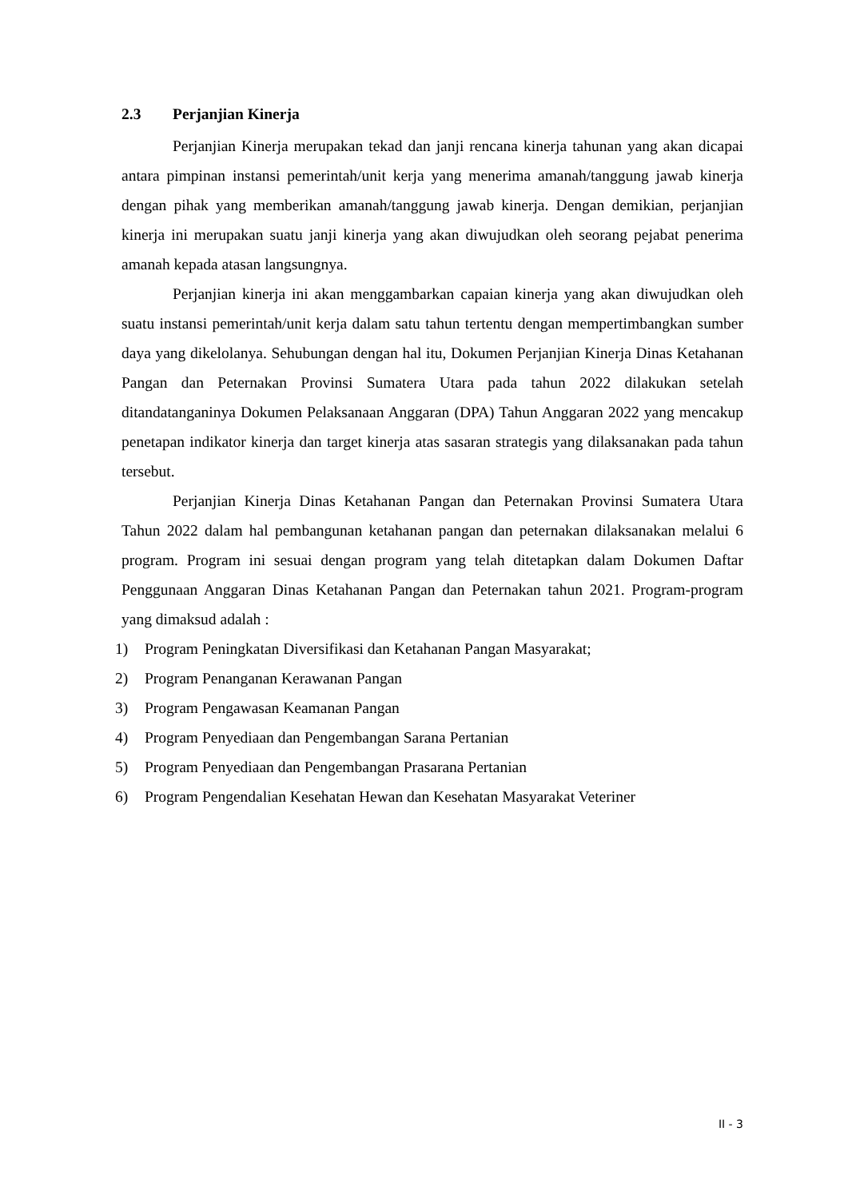2.3 Perjanjian Kinerja
Perjanjian Kinerja merupakan tekad dan janji rencana kinerja tahunan yang akan dicapai antara pimpinan instansi pemerintah/unit kerja yang menerima amanah/tanggung jawab kinerja dengan pihak yang memberikan amanah/tanggung jawab kinerja. Dengan demikian, perjanjian kinerja ini merupakan suatu janji kinerja yang akan diwujudkan oleh seorang pejabat penerima amanah kepada atasan langsungnya.
Perjanjian kinerja ini akan menggambarkan capaian kinerja yang akan diwujudkan oleh suatu instansi pemerintah/unit kerja dalam satu tahun tertentu dengan mempertimbangkan sumber daya yang dikelolanya. Sehubungan dengan hal itu, Dokumen Perjanjian Kinerja Dinas Ketahanan Pangan dan Peternakan Provinsi Sumatera Utara pada tahun 2022 dilakukan setelah ditandatanganinya Dokumen Pelaksanaan Anggaran (DPA) Tahun Anggaran 2022 yang mencakup penetapan indikator kinerja dan target kinerja atas sasaran strategis yang dilaksanakan pada tahun tersebut.
Perjanjian Kinerja Dinas Ketahanan Pangan dan Peternakan Provinsi Sumatera Utara Tahun 2022 dalam hal pembangunan ketahanan pangan dan peternakan dilaksanakan melalui 6 program. Program ini sesuai dengan program yang telah ditetapkan dalam Dokumen Daftar Penggunaan Anggaran Dinas Ketahanan Pangan dan Peternakan tahun 2021. Program-program yang dimaksud adalah :
1) Program Peningkatan Diversifikasi dan Ketahanan Pangan Masyarakat;
2) Program Penanganan Kerawanan Pangan
3) Program Pengawasan Keamanan Pangan
4) Program Penyediaan dan Pengembangan Sarana Pertanian
5) Program Penyediaan dan Pengembangan Prasarana Pertanian
6) Program Pengendalian Kesehatan Hewan dan Kesehatan Masyarakat Veteriner
II - 3